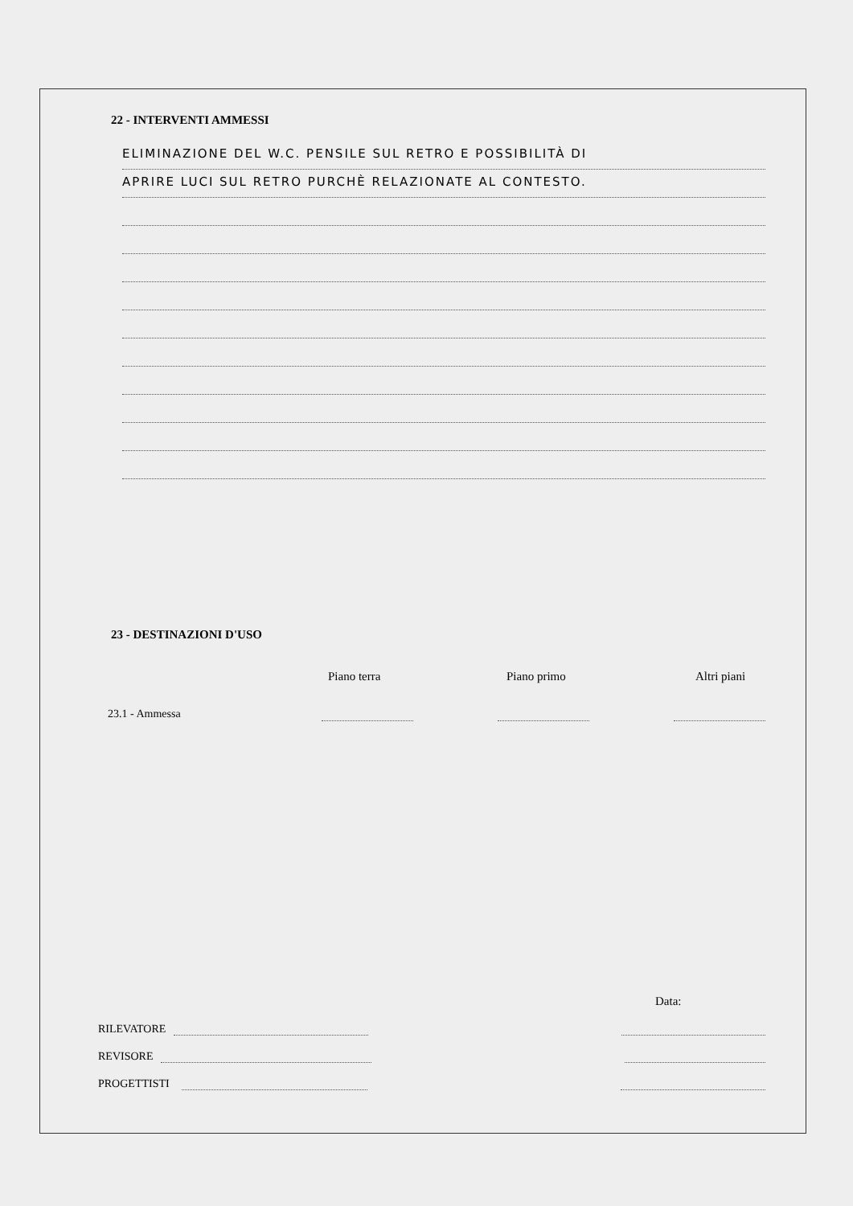22 - INTERVENTI AMMESSI
ELIMINAZIONE DEL W.C. PENSILE SUL RETRO E POSSIBILITÀ DI
APRIRE LUCI SUL RETRO PURCHÈ RELAZIONATE AL CONTESTO.
23 - DESTINAZIONI D'USO
Piano terra Piano primo Altri piani
23.1 - Ammessa
Data:
RILEVATORE
REVISORE
PROGETTISTI